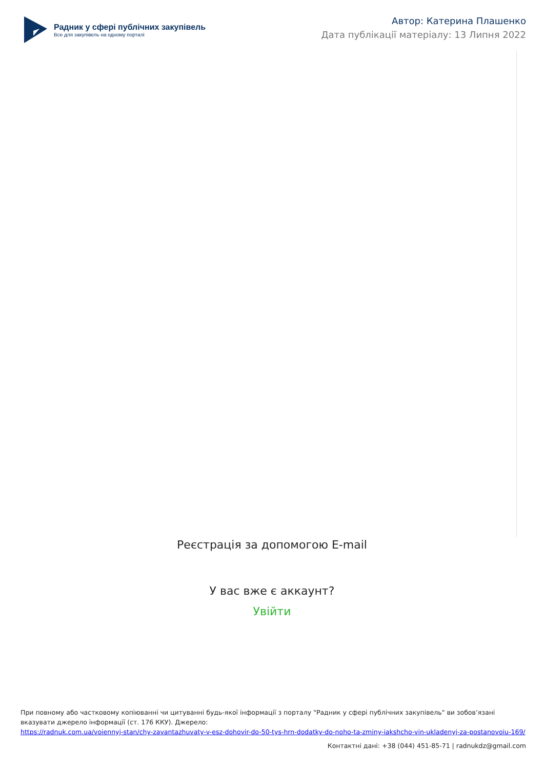Радник у сфері публічних закупівель
Все для закупівель на одному порталі
Автор: Катерина Плашенко
Дата публікації матеріалу: 13 Липня 2022
Реєстрація за допомогою E-mail
У вас вже є аккаунт?
Увійти
При повному або частковому копіюванні чи цитуванні будь-якої інформації з порталу "Радник у сфері публічних закупівель" ви зобов’язані вказувати джерело інформації (ст. 176 ККУ). Джерело:
https://radnuk.com.ua/voiennyj-stan/chy-zavantazhuvaty-v-esz-dohovir-do-50-tys-hrn-dodatky-do-noho-ta-zminy-iakshcho-vin-ukladenyj-za-postanovoiu-169/
Контактні дані: +38 (044) 451-85-71 | radnukdz@gmail.com